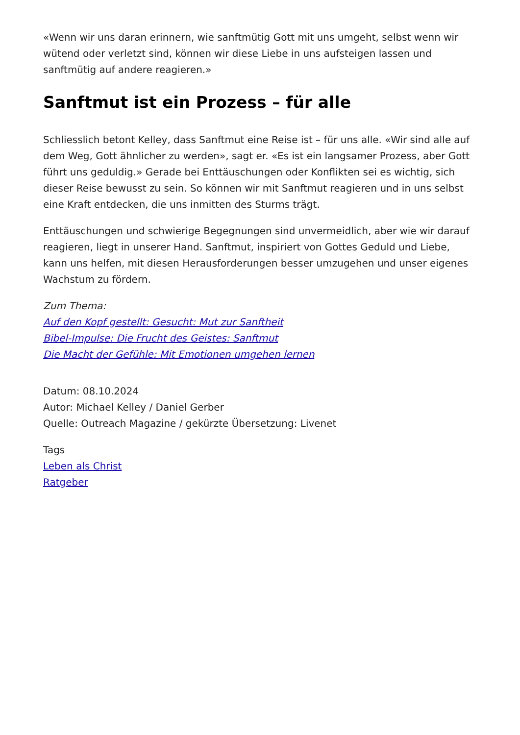«Wenn wir uns daran erinnern, wie sanftmütig Gott mit uns umgeht, selbst wenn wir wütend oder verletzt sind, können wir diese Liebe in uns aufsteigen lassen und sanftmütig auf andere reagieren.»
Sanftmut ist ein Prozess – für alle
Schliesslich betont Kelley, dass Sanftmut eine Reise ist – für uns alle. «Wir sind alle auf dem Weg, Gott ähnlicher zu werden», sagt er. «Es ist ein langsamer Prozess, aber Gott führt uns geduldig.» Gerade bei Enttäuschungen oder Konflikten sei es wichtig, sich dieser Reise bewusst zu sein. So können wir mit Sanftmut reagieren und in uns selbst eine Kraft entdecken, die uns inmitten des Sturms trägt.
Enttäuschungen und schwierige Begegnungen sind unvermeidlich, aber wie wir darauf reagieren, liegt in unserer Hand. Sanftmut, inspiriert von Gottes Geduld und Liebe, kann uns helfen, mit diesen Herausforderungen besser umzugehen und unser eigenes Wachstum zu fördern.
Zum Thema:
Auf den Kopf gestellt: Gesucht: Mut zur Sanftheit
Bibel-Impulse: Die Frucht des Geistes: Sanftmut
Die Macht der Gefühle: Mit Emotionen umgehen lernen
Datum: 08.10.2024
Autor: Michael Kelley / Daniel Gerber
Quelle: Outreach Magazine / gekürzte Übersetzung: Livenet
Tags
Leben als Christ
Ratgeber